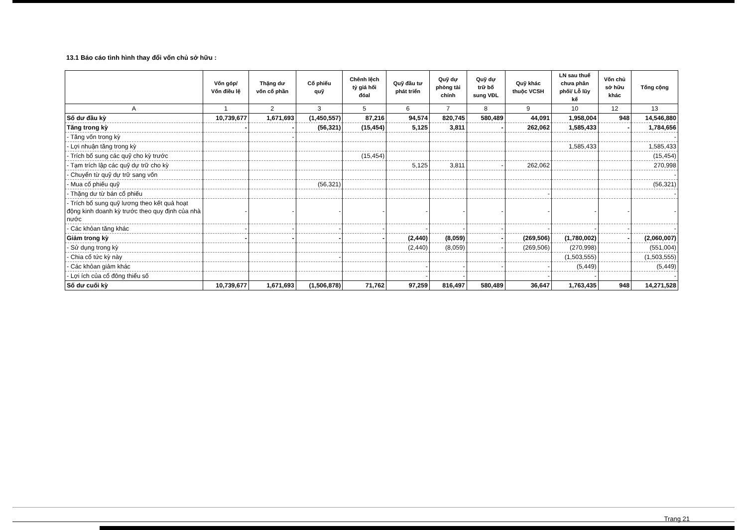13.1 Báo cáo tình hình thay đổi vốn chủ sở hữu :
| | Vốn góp/ Vốn điều lệ | Thặng dư vốn cổ phần | Cổ phiếu quỹ | Chênh lệch tỷ giá hối đóal | Quỹ đầu tư phát triển | Quỹ dự phòng tài chính | Quỹ dự trữ bổ sung VĐL | Quỹ khác thuộc VCSH | LN sau thuế chưa phân phối/ Lỗ lũy kế | Vốn chủ sở hữu khác | Tổng cộng |
| --- | --- | --- | --- | --- | --- | --- | --- | --- | --- | --- | --- |
| A | 1 | 2 | 3 | 5 | 6 | 7 | 8 | 9 | 10 | 12 | 13 |
| Số dư đầu kỳ | 10,739,677 | 1,671,693 | (1,450,557) | 87,216 | 94,574 | 820,745 | 580,489 | 44,091 | 1,958,004 | 948 | 14,546,880 |
| Tăng trong kỳ | - | - | (56,321) | (15,454) | 5,125 | 3,811 | - | 262,062 | 1,585,433 | - | 1,784,656 |
| - Tăng vốn trong kỳ | | - | | | | | | | | | - |
| - Lợi nhuận tăng trong kỳ | | | | | | | | | 1,585,433 | | 1,585,433 |
| - Trích bổ sung các quỹ cho kỳ trước | | | | (15,454) | | | | | | | (15,454) |
| - Tạm trích lập các quỹ dự trữ cho kỳ | | | | | 5,125 | 3,811 | - | 262,062 | | | 270,998 |
| - Chuyển từ quỹ dự trữ sang vốn | | | | | | | | | | | - |
| - Mua cổ phiếu quỹ | | | (56,321) | | | | | | | | (56,321) |
| - Thặng dư từ bán cổ phiếu | | | | | | | | - | | | - |
| - Trích bổ sung quỹ lương theo kết quả hoạt động kinh doanh kỳ trước theo quy định của nhà nước | - | - | - | - | - | - | - | - | - | - | - |
| - Các khỏan tăng khác | - | - | - | - | - | - | - | - | - | - | - |
| Giảm trong kỳ | - | - | - | - | (2,440) | (8,059) | - | (269,506) | (1,780,002) | - | (2,060,007) |
| - Sử dụng trong kỳ | | | | | (2,440) | (8,059) | - | (269,506) | (270,998) | | (551,004) |
| - Chia cổ tức kỳ này | | | - | | | | | | (1,503,555) | | (1,503,555) |
| - Các khỏan giảm khác | | | | | - | - | - | - | (5,449) | | (5,449) |
| - Lợi ích của cổ đông thiểu số | | | | | - | - | | - | - | | - |
| Số dư cuối kỳ | 10,739,677 | 1,671,693 | (1,506,878) | 71,762 | 97,259 | 816,497 | 580,489 | 36,647 | 1,763,435 | 948 | 14,271,528 |
Trang 21